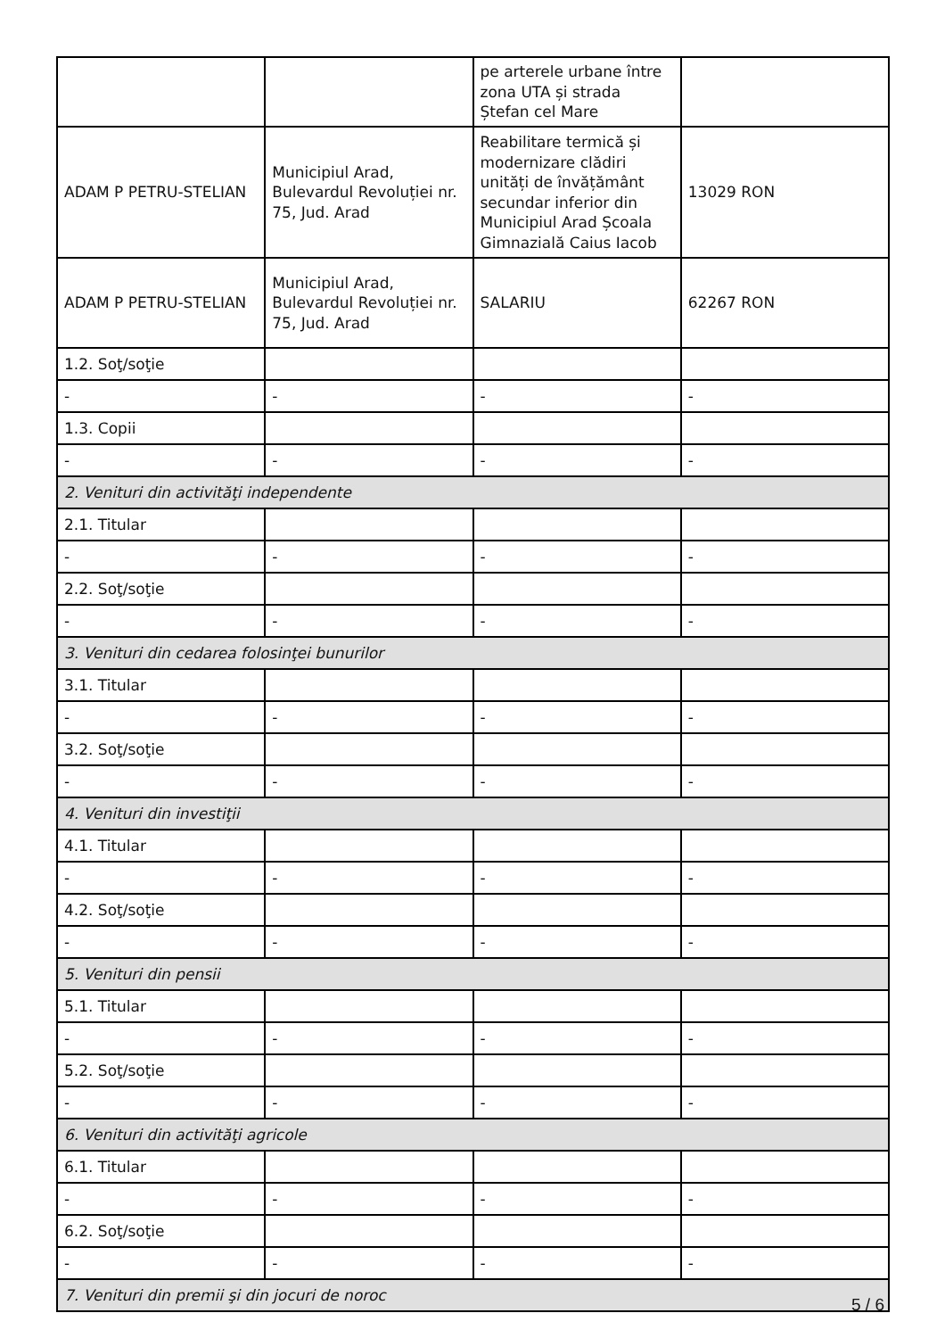| | | pe arterele urbane între zona UTA și strada Ștefan cel Mare | |
| ADAM P PETRU-STELIAN | Municipiul Arad, Bulevardul Revoluției nr. 75, Jud. Arad | Reabilitare termică și modernizare clădiri unități de învățământ secundar inferior din Municipiul Arad Școala Gimnazială Caius Iacob | 13029 RON |
| ADAM P PETRU-STELIAN | Municipiul Arad, Bulevardul Revoluției nr. 75, Jud. Arad | SALARIU | 62267 RON |
| 1.2. Soţ/soţie | | | |
| - | - | - | - |
| 1.3. Copii | | | |
| - | - | - | - |
| 2. Venituri din activităţi independente | | | |
| 2.1. Titular | | | |
| - | - | - | - |
| 2.2. Soţ/soţie | | | |
| - | - | - | - |
| 3. Venituri din cedarea folosinţei bunurilor | | | |
| 3.1. Titular | | | |
| - | - | - | - |
| 3.2. Soţ/soţie | | | |
| - | - | - | - |
| 4. Venituri din investiţii | | | |
| 4.1. Titular | | | |
| - | - | - | - |
| 4.2. Soţ/soţie | | | |
| - | - | - | - |
| 5. Venituri din pensii | | | |
| 5.1. Titular | | | |
| - | - | - | - |
| 5.2. Soţ/soţie | | | |
| - | - | - | - |
| 6. Venituri din activităţi agricole | | | |
| 6.1. Titular | | | |
| - | - | - | - |
| 6.2. Soţ/soţie | | | |
| - | - | - | - |
| 7. Venituri din premii şi din jocuri de noroc | | | |
5 / 6